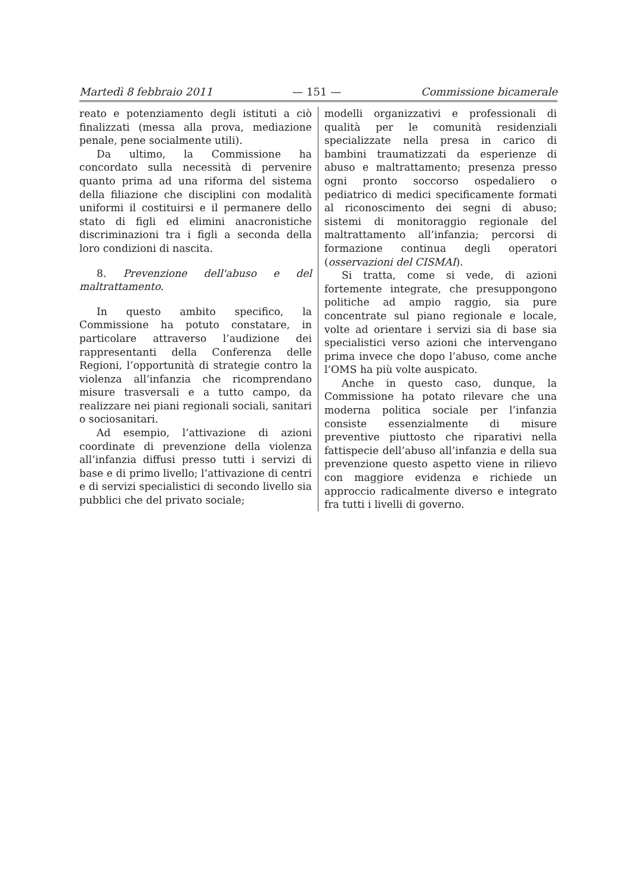Martedì 8 febbraio 2011 — 151 — Commissione bicamerale
reato e potenziamento degli istituti a ciò finalizzati (messa alla prova, mediazione penale, pene socialmente utili).
Da ultimo, la Commissione ha concordato sulla necessità di pervenire quanto prima ad una riforma del sistema della filiazione che disciplini con modalità uniformi il costituirsi e il permanere dello stato di figli ed elimini anacronistiche discriminazioni tra i figli a seconda della loro condizioni di nascita.
8. Prevenzione dell'abuso e del maltrattamento.
In questo ambito specifico, la Commissione ha potuto constatare, in particolare attraverso l’audizione dei rappresentanti della Conferenza delle Regioni, l’opportunità di strategie contro la violenza all’infanzia che ricomprendano misure trasversali e a tutto campo, da realizzare nei piani regionali sociali, sanitari o sociosanitari.
Ad esempio, l’attivazione di azioni coordinate di prevenzione della violenza all’infanzia diffusi presso tutti i servizi di base e di primo livello; l’attivazione di centri e di servizi specialistici di secondo livello sia pubblici che del privato sociale;
modelli organizzativi e professionali di qualità per le comunità residenziali specializzate nella presa in carico di bambini traumatizzati da esperienze di abuso e maltrattamento; presenza presso ogni pronto soccorso ospedaliero o pediatrico di medici specificamente formati al riconoscimento dei segni di abuso; sistemi di monitoraggio regionale del maltrattamento all’infanzia; percorsi di formazione continua degli operatori (osservazioni del CISMAI).
Si tratta, come si vede, di azioni fortemente integrate, che presuppongono politiche ad ampio raggio, sia pure concentrate sul piano regionale e locale, volte ad orientare i servizi sia di base sia specialistici verso azioni che intervengano prima invece che dopo l’abuso, come anche l’OMS ha più volte auspicato.
Anche in questo caso, dunque, la Commissione ha potato rilevare che una moderna politica sociale per l’infanzia consiste essenzialmente di misure preventive piuttosto che riparativi nella fattispecie dell’abuso all’infanzia e della sua prevenzione questo aspetto viene in rilievo con maggiore evidenza e richiede un approccio radicalmente diverso e integrato fra tutti i livelli di governo.